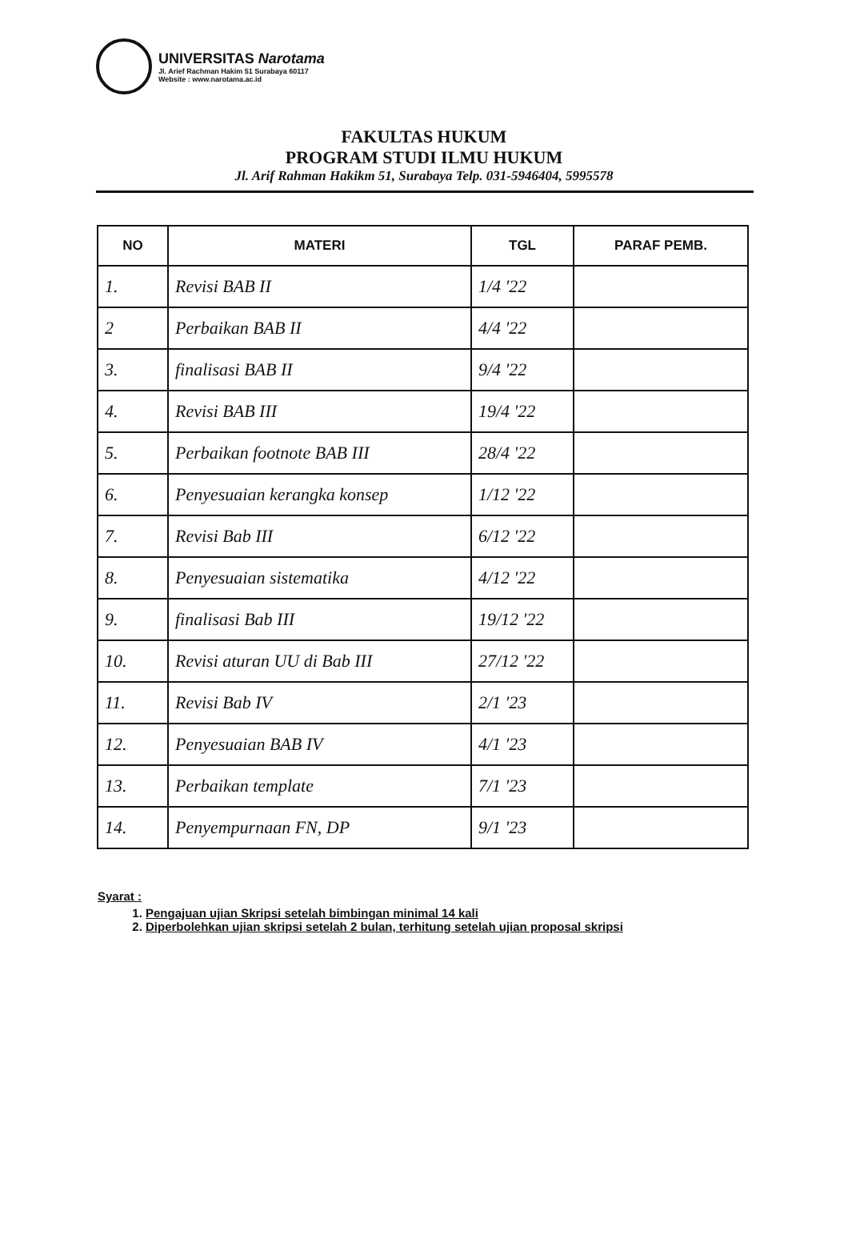UNIVERSITAS Narotama
Jl. Arief Rachman Hakim 51 Surabaya 60117
Website : www.narotama.ac.id
FAKULTAS HUKUM
PROGRAM STUDI ILMU HUKUM
Jl. Arif Rahman Hakikm 51, Surabaya Telp. 031-5946404, 5995578
| NO | MATERI | TGL | PARAF PEMB. |
| --- | --- | --- | --- |
| 1. | Revisi BAB II | 1/4 '22 | |
| 2 | Perbaikan BAB II | 4/4 '22 | |
| 3. | finalisasi BAB II | 9/4 '22 | |
| 4. | Revisi BAB III | 19/4 '22 | |
| 5. | Perbaikan footnote BAB III | 28/4 '22 | |
| 6. | Penyesuaian kerangka konsep | 1/12 '22 | |
| 7. | Revisi Bab III | 6/12 '22 | |
| 8. | Penyesuaian sistematika | 4/12 '22 | |
| 9. | finalisasi Bab III | 19/12 '22 | |
| 10. | Revisi aturan UU di Bab III | 27/12 '22 | |
| 11. | Revisi Bab IV | 2/1 '23 | |
| 12. | Penyesuaian BAB IV | 4/1 '23 | |
| 13. | Perbaikan template | 7/1 '23 | |
| 14. | Penyempurnaan FN, DP | 9/1 '23 | |
Syarat :
1.
Pengajuan ujian Skripsi setelah bimbingan minimal 14 kali
2.
Diperbolehkan ujian skripsi setelah 2 bulan, terhitung setelah ujian proposal skripsi